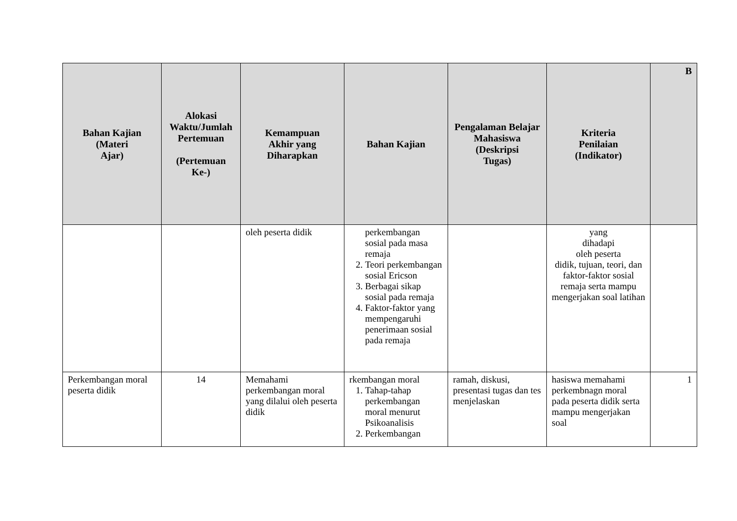| Bahan Kajian (Materi Ajar) | Alokasi Waktu/Jumlah Pertemuan (Pertemuan Ke-) | Kemampuan Akhir yang Diharapkan | Bahan Kajian | Pengalaman Belajar Mahasiswa (Deskripsi Tugas) | Kriteria Penilaian (Indikator) | B |
| --- | --- | --- | --- | --- | --- | --- |
| | | oleh peserta didik | perkembangan sosial pada masa remaja 2. Teori perkembangan sosial Ericson 3. Berbagai sikap sosial pada remaja 4. Faktor-faktor yang mempengaruhi penerimaan sosial pada remaja | | yang dihadapi oleh peserta didik, tujuan, teori, dan faktor-faktor sosial remaja serta mampu mengerjakan soal latihan | |
| Perkembangan moral peserta didik | 14 | Memahami perkembangan moral yang dilalui oleh peserta didik | rkembangan moral 1. Tahap-tahap perkembangan moral menurut Psikoanalisis 2. Perkembangan | ramah, diskusi, presentasi tugas dan tes menjelaskan | hasiswa memahami perkembnagn moral pada peserta didik serta mampu mengerjakan soal | 1 |